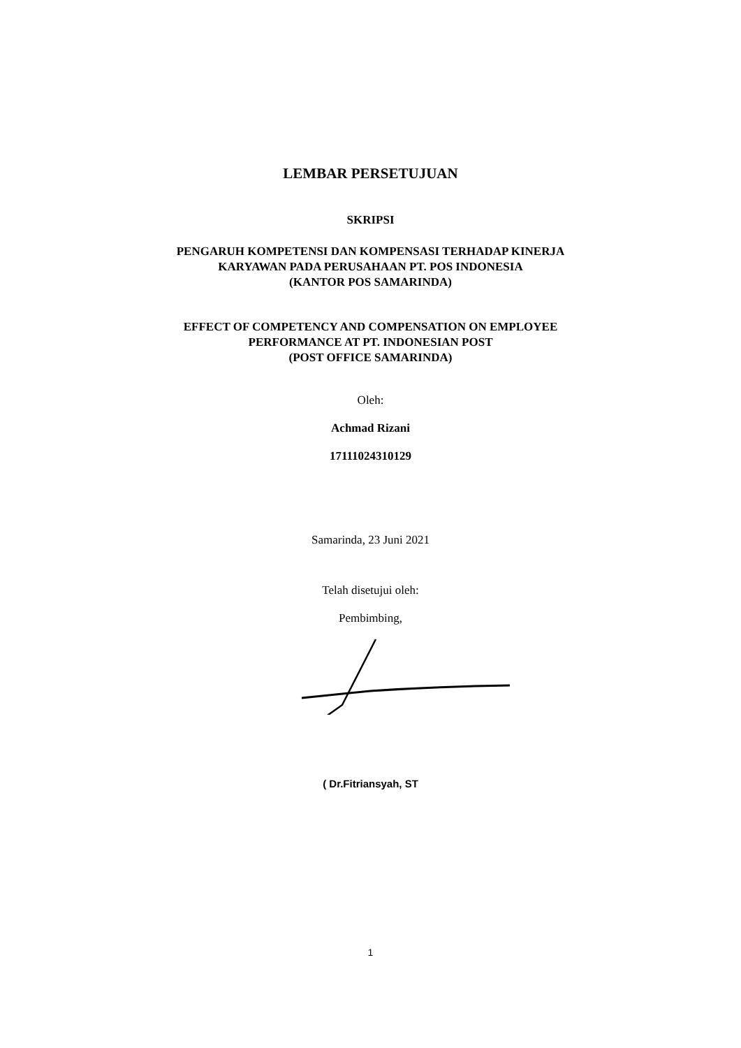LEMBAR PERSETUJUAN
SKRIPSI
PENGARUH KOMPETENSI DAN KOMPENSASI TERHADAP KINERJA
KARYAWAN PADA PERUSAHAAN PT. POS INDONESIA
(KANTOR POS SAMARINDA)
EFFECT OF COMPETENCY AND COMPENSATION ON EMPLOYEE
PERFORMANCE AT PT. INDONESIAN POST
(POST OFFICE SAMARINDA)
Oleh:
Achmad Rizani
17111024310129
Samarinda, 23 Juni 2021
Telah disetujui oleh:
Pembimbing,
( Dr.Fitriansyah, ST
1